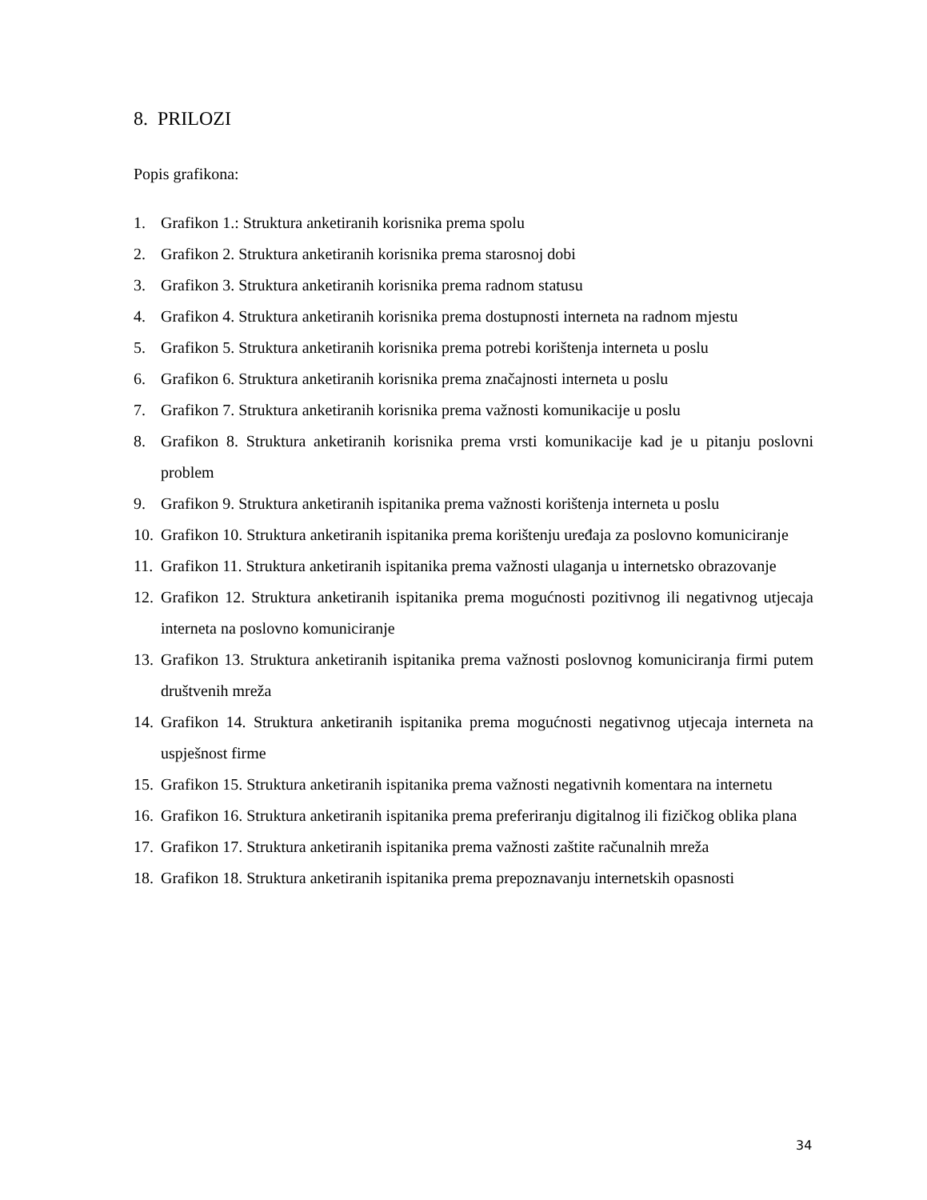8. PRILOZI
Popis grafikona:
1. Grafikon 1.: Struktura anketiranih korisnika prema spolu
2. Grafikon 2. Struktura anketiranih korisnika prema starosnoj dobi
3. Grafikon 3. Struktura anketiranih korisnika prema radnom statusu
4. Grafikon 4. Struktura anketiranih korisnika prema dostupnosti interneta na radnom mjestu
5. Grafikon 5. Struktura anketiranih korisnika prema potrebi korištenja interneta u poslu
6. Grafikon 6. Struktura anketiranih korisnika prema značajnosti interneta u poslu
7. Grafikon 7. Struktura anketiranih korisnika prema važnosti komunikacije u poslu
8. Grafikon 8. Struktura anketiranih korisnika prema vrsti komunikacije kad je u pitanju poslovni problem
9. Grafikon 9. Struktura anketiranih ispitanika prema važnosti korištenja interneta u poslu
10. Grafikon 10. Struktura anketiranih ispitanika prema korištenju uređaja za poslovno komuniciranje
11. Grafikon 11. Struktura anketiranih ispitanika prema važnosti ulaganja u internetsko obrazovanje
12. Grafikon 12. Struktura anketiranih ispitanika prema mogućnosti pozitivnog ili negativnog utjecaja interneta na poslovno komuniciranje
13. Grafikon 13. Struktura anketiranih ispitanika prema važnosti poslovnog komuniciranja firmi putem društvenih mreža
14. Grafikon 14. Struktura anketiranih ispitanika prema mogućnosti negativnog utjecaja interneta na uspješnost firme
15. Grafikon 15. Struktura anketiranih ispitanika prema važnosti negativnih komentara na internetu
16. Grafikon 16. Struktura anketiranih ispitanika prema preferiranju digitalnog ili fizičkog oblika plana
17. Grafikon 17. Struktura anketiranih ispitanika prema važnosti zaštite računalnih mreža
18. Grafikon 18. Struktura anketiranih ispitanika prema prepoznavanju internetskih opasnosti
34